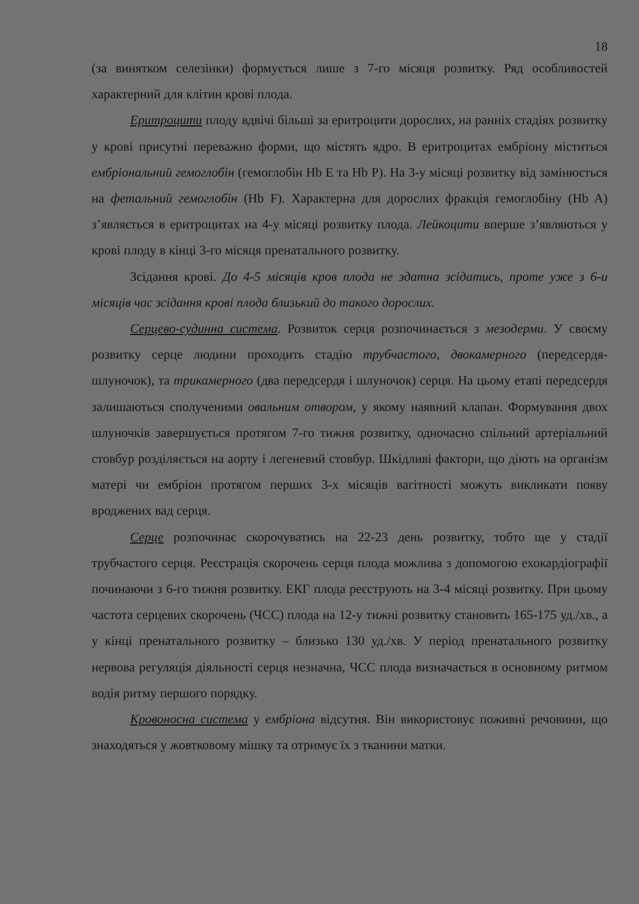18
(за винятком селезінки) формується лише з 7-го місяця розвитку. Ряд особливостей характерний для клітин крові плода.
Еритроцити плоду вдвічі більші за еритроцити дорослих, на ранніх стадіях розвитку у крові присутні переважно форми, що містять ядро. В еритроцитах ембріону міститься ембріональний гемоглобін (гемоглобін Hb E та Hb P). На 3-у місяці розвитку від замінюється на фетальний гемоглобін (Hb F). Характерна для дорослих фракція гемоглобіну (Hb A) з’являється в еритроцитах на 4-у місяці розвитку плода. Лейкоцити вперше з’являються у крові плоду в кінці 3-го місяця пренатального розвитку.
Зсідання крові. До 4-5 місяців кров плода не здатна зсідатись, проте уже з 6-и місяців час зсідання крові плода близький до такого дорослих.
Серцево-судинна система. Розвиток серця розпочинається з мезодерми. У своєму розвитку серце людини проходить стадію трубчастого, двокамерного (передсердя-шлуночок), та трикамерного (два передсердя і шлуночок) серця. На цьому етапі передсердя залишаються сполученими овальним отвором, у якому наявний клапан. Формування двох шлуночків завершується протягом 7-го тижня розвитку, одночасно спільний артеріальний стовбур розділяється на аорту і легеневий стовбур. Шкідливі фактори, що діють на організм матері чи ембріон протягом перших 3-х місяців вагітності можуть викликати появу вроджених вад серця.
Серце розпочинає скорочуватись на 22-23 день розвитку, тобто ще у стадії трубчастого серця. Реєстрація скорочень серця плода можлива з допомогою ехокардіографії починаючи з 6-го тижня розвитку. ЕКГ плода реєструють на 3-4 місяці розвитку. При цьому частота серцевих скорочень (ЧСС) плода на 12-у тижні розвитку становить 165-175 уд./хв., а у кінці пренатального розвитку – близько 130 уд./хв. У період пренатального розвитку нервова регуляція діяльності серця незначна, ЧСС плода визначається в основному ритмом водія ритму першого порядку.
Кровоносна система у ембріона відсутня. Він використовує поживні речовини, що знаходяться у жовтковому мішку та отримує їх з тканини матки.